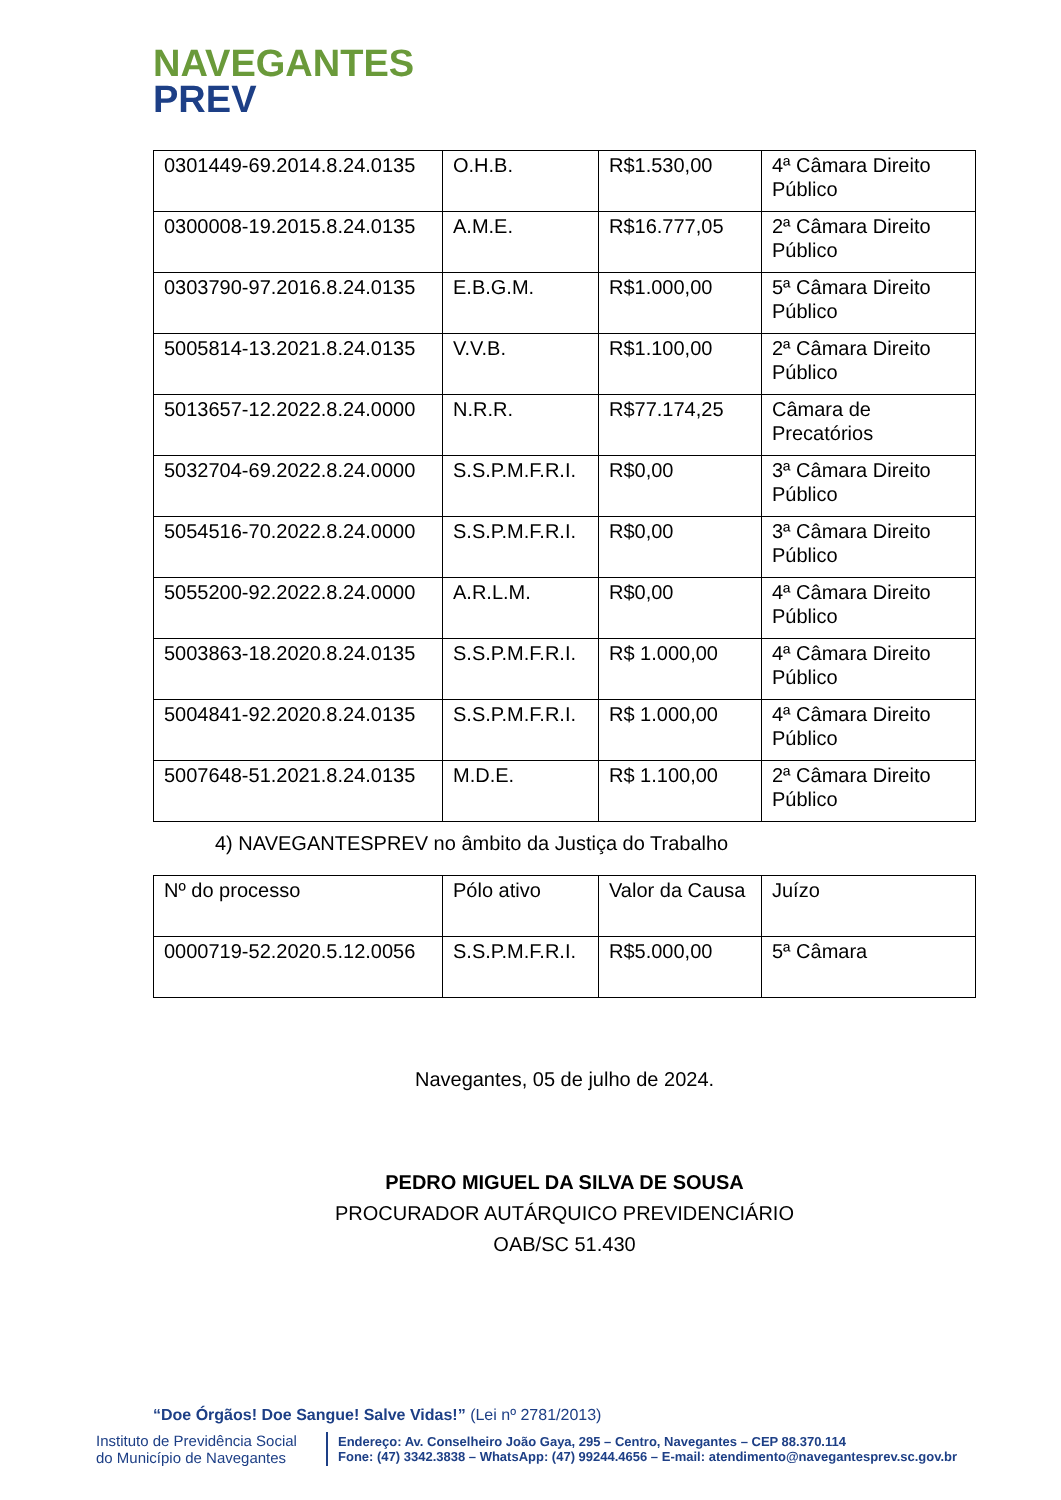NAVEGANTES
PREV
| 0301449-69.2014.8.24.0135 | O.H.B. | R$1.530,00 | 4ª Câmara Direito Público |
| 0300008-19.2015.8.24.0135 | A.M.E. | R$16.777,05 | 2ª Câmara Direito Público |
| 0303790-97.2016.8.24.0135 | E.B.G.M. | R$1.000,00 | 5ª Câmara Direito Público |
| 5005814-13.2021.8.24.0135 | V.V.B. | R$1.100,00 | 2ª Câmara Direito Público |
| 5013657-12.2022.8.24.0000 | N.R.R. | R$77.174,25 | Câmara de Precatórios |
| 5032704-69.2022.8.24.0000 | S.S.P.M.F.R.I. | R$0,00 | 3ª Câmara Direito Público |
| 5054516-70.2022.8.24.0000 | S.S.P.M.F.R.I. | R$0,00 | 3ª Câmara Direito Público |
| 5055200-92.2022.8.24.0000 | A.R.L.M. | R$0,00 | 4ª Câmara Direito Público |
| 5003863-18.2020.8.24.0135 | S.S.P.M.F.R.I. | R$ 1.000,00 | 4ª Câmara Direito Público |
| 5004841-92.2020.8.24.0135 | S.S.P.M.F.R.I. | R$ 1.000,00 | 4ª Câmara Direito Público |
| 5007648-51.2021.8.24.0135 | M.D.E. | R$ 1.100,00 | 2ª Câmara Direito Público |
4) NAVEGANTESPREV no âmbito da Justiça do Trabalho
| Nº do processo | Pólo ativo | Valor da Causa | Juízo |
| 0000719-52.2020.5.12.0056 | S.S.P.M.F.R.I. | R$5.000,00 | 5ª Câmara |
Navegantes, 05 de julho de 2024.
PEDRO MIGUEL DA SILVA DE SOUSA
PROCURADOR AUTÁRQUICO PREVIDENCIÁRIO
OAB/SC 51.430
“Doe Órgãos! Doe Sangue! Salve Vidas!” (Lei nº 2781/2013)
Instituto de Previdência Social do Município de Navegantes
Endereço: Av. Conselheiro João Gaya, 295 – Centro, Navegantes – CEP 88.370.114
Fone: (47) 3342.3838 – WhatsApp: (47) 99244.4656 – E-mail: atendimento@navegantesprev.sc.gov.br